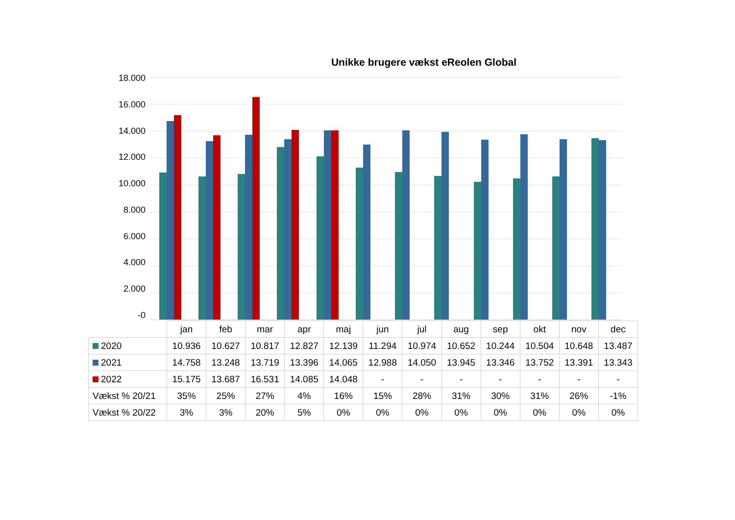Unikke brugere vækst eReolen Global
18.000
16.000
14.000
12.000
10.000
8.000
6.000
4.000
2.000
-0
| | jan | feb | mar | apr | maj | jun | jul | aug | sep | okt | nov | dec |
| --- | --- | --- | --- | --- | --- | --- | --- | --- | --- | --- | --- | --- |
| 2020 | 10.936 | 10.627 | 10.817 | 12.827 | 12.139 | 11.294 | 10.974 | 10.652 | 10.244 | 10.504 | 10.648 | 13.487 |
| 2021 | 14.758 | 13.248 | 13.719 | 13.396 | 14.065 | 12.988 | 14.050 | 13.945 | 13.346 | 13.752 | 13.391 | 13.343 |
| 2022 | 15.175 | 13.687 | 16.531 | 14.085 | 14.048 | - | - | - | - | - | - | - |
| Vækst % 20/21 | 35% | 25% | 27% | 4% | 16% | 15% | 28% | 31% | 30% | 31% | 26% | -1% |
| Vækst % 20/22 | 3% | 3% | 20% | 5% | 0% | 0% | 0% | 0% | 0% | 0% | 0% | 0% |